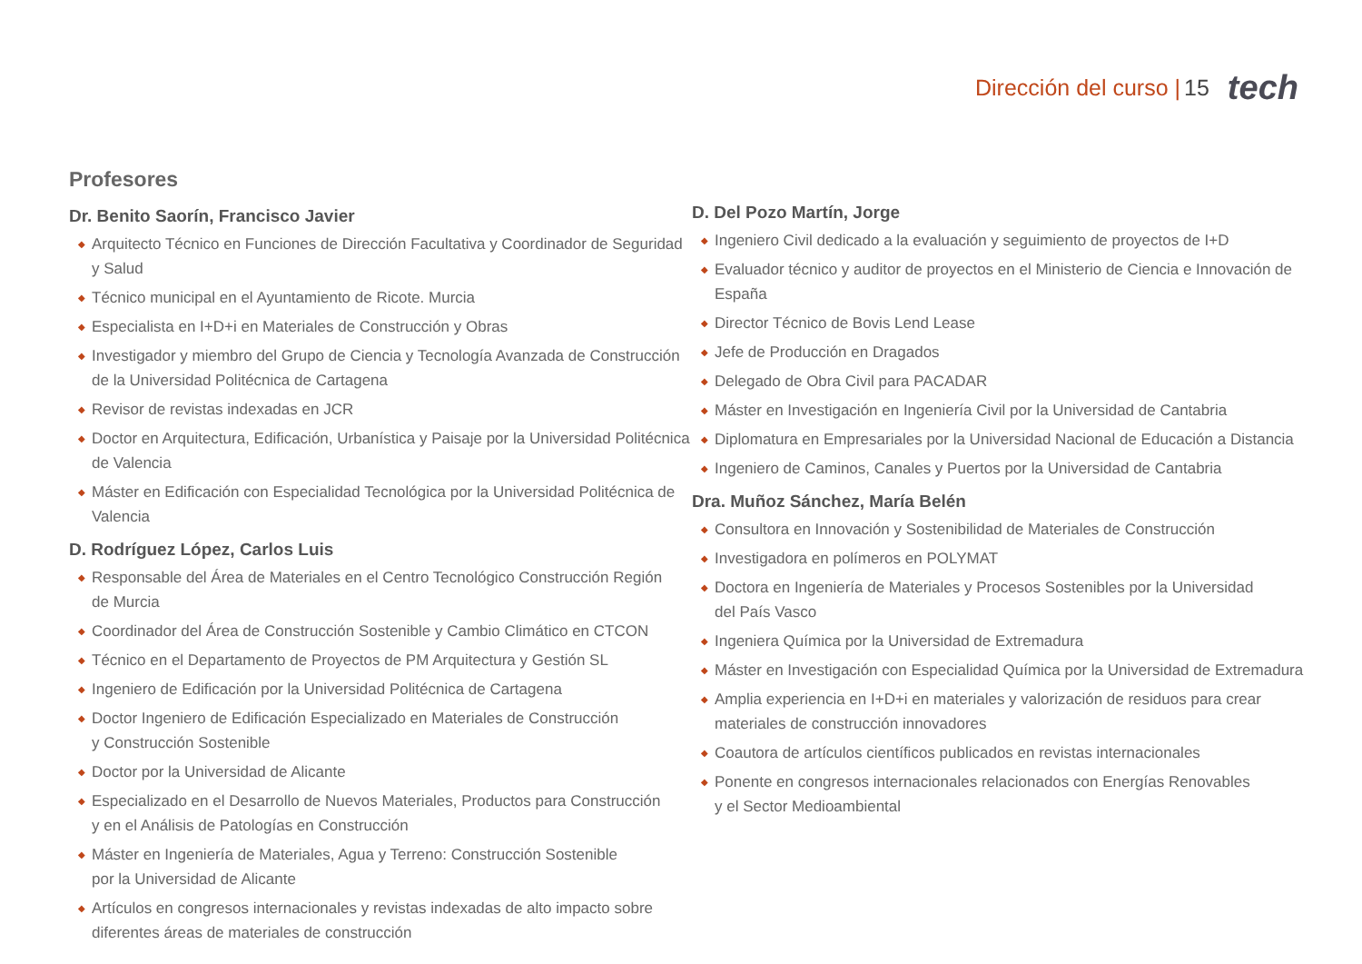Dirección del curso | 15 tech
Profesores
Dr. Benito Saorín, Francisco Javier
◆ Arquitecto Técnico en Funciones de Dirección Facultativa y Coordinador de Seguridad y Salud
◆ Técnico municipal en el Ayuntamiento de Ricote. Murcia
◆ Especialista en I+D+i en Materiales de Construcción y Obras
◆ Investigador y miembro del Grupo de Ciencia y Tecnología Avanzada de Construcción
de la Universidad Politécnica de Cartagena
◆ Revisor de revistas indexadas en JCR
◆ Doctor en Arquitectura, Edificación, Urbanística y Paisaje por la Universidad Politécnica
de Valencia
◆ Máster en Edificación con Especialidad Tecnológica por la Universidad Politécnica de Valencia
D. Rodríguez López, Carlos Luis
◆ Responsable del Área de Materiales en el Centro Tecnológico Construcción Región
de Murcia
◆ Coordinador del Área de Construcción Sostenible y Cambio Climático en CTCON
◆ Técnico en el Departamento de Proyectos de PM Arquitectura y Gestión SL
◆ Ingeniero de Edificación por la Universidad Politécnica de Cartagena
◆ Doctor Ingeniero de Edificación Especializado en Materiales de Construcción
y Construcción Sostenible
◆ Doctor por la Universidad de Alicante
◆ Especializado en el Desarrollo de Nuevos Materiales, Productos para Construcción
y en el Análisis de Patologías en Construcción
◆ Máster en Ingeniería de Materiales, Agua y Terreno: Construcción Sostenible
por la Universidad de Alicante
◆ Artículos en congresos internacionales y revistas indexadas de alto impacto sobre
diferentes áreas de materiales de construcción
D. Del Pozo Martín, Jorge
◆ Ingeniero Civil dedicado a la evaluación y seguimiento de proyectos de I+D
◆ Evaluador técnico y auditor de proyectos en el Ministerio de Ciencia e Innovación de España
◆ Director Técnico de Bovis Lend Lease
◆ Jefe de Producción en Dragados
◆ Delegado de Obra Civil para PACADAR
◆ Máster en Investigación en Ingeniería Civil por la Universidad de Cantabria
◆ Diplomatura en Empresariales por la Universidad Nacional de Educación a Distancia
◆ Ingeniero de Caminos, Canales y Puertos por la Universidad de Cantabria
Dra. Muñoz Sánchez, María Belén
◆ Consultora en Innovación y Sostenibilidad de Materiales de Construcción
◆ Investigadora en polímeros en POLYMAT
◆ Doctora en Ingeniería de Materiales y Procesos Sostenibles por la Universidad
del País Vasco
◆ Ingeniera Química por la Universidad de Extremadura
◆ Máster en Investigación con Especialidad Química por la Universidad de Extremadura
◆ Amplia experiencia en I+D+i en materiales y valorización de residuos para crear
materiales de construcción innovadores
◆ Coautora de artículos científicos publicados en revistas internacionales
◆ Ponente en congresos internacionales relacionados con Energías Renovables
y el Sector Medioambiental